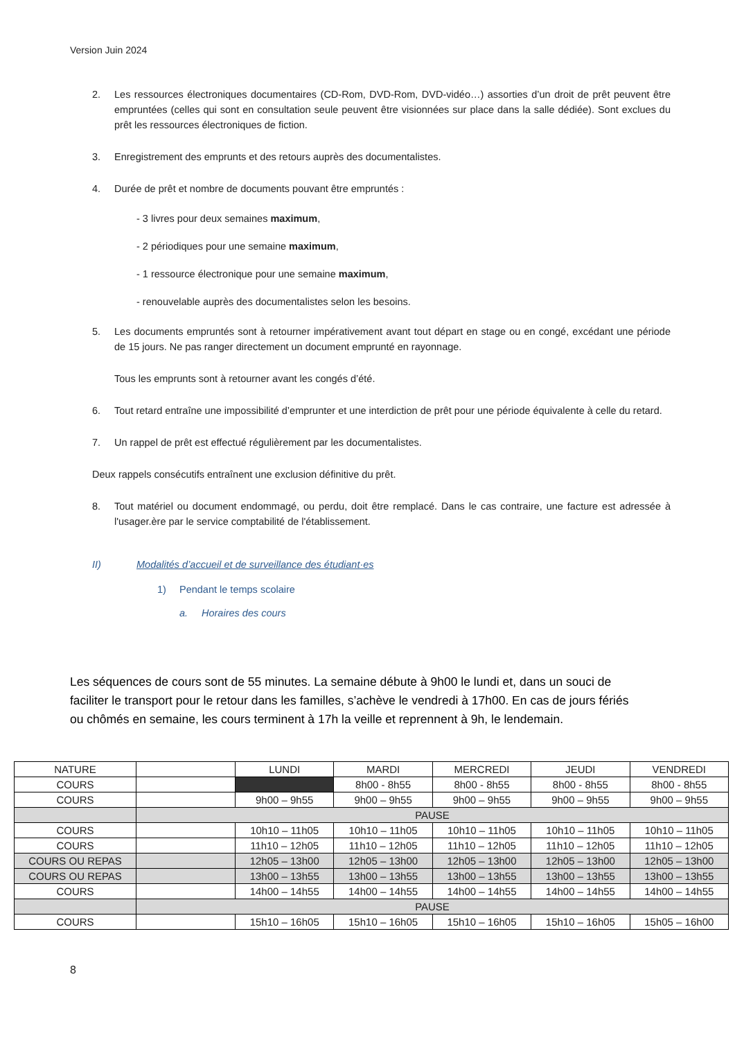Version Juin 2024
2. Les ressources électroniques documentaires (CD-Rom, DVD-Rom, DVD-vidéo…) assorties d’un droit de prêt peuvent être empruntées (celles qui sont en consultation seule peuvent être visionnées sur place dans la salle dédiée). Sont exclues du prêt les ressources électroniques de fiction.
3. Enregistrement des emprunts et des retours auprès des documentalistes.
4. Durée de prêt et nombre de documents pouvant être empruntés :
- 3 livres pour deux semaines maximum,
- 2 périodiques pour une semaine maximum,
- 1 ressource électronique pour une semaine maximum,
- renouvelable auprès des documentalistes selon les besoins.
5. Les documents empruntés sont à retourner impérativement avant tout départ en stage ou en congé, excédant une période de 15 jours. Ne pas ranger directement un document emprunté en rayonnage.
Tous les emprunts sont à retourner avant les congés d’été.
6. Tout retard entraîne une impossibilité d’emprunter et une interdiction de prêt pour une période équivalente à celle du retard.
7. Un rappel de prêt est effectué régulièrement par les documentalistes.
Deux rappels consécutifs entraînent une exclusion définitive du prêt.
8. Tout matériel ou document endommagé, ou perdu, doit être remplacé. Dans le cas contraire, une facture est adressée à l'usager.ère par le service comptabilité de l'établissement.
II) Modalités d’accueil et de surveillance des étudiant·es
1) Pendant le temps scolaire
a. Horaires des cours
Les séquences de cours sont de 55 minutes. La semaine débute à 9h00 le lundi et, dans un souci de faciliter le transport pour le retour dans les familles, s’achève le vendredi à 17h00. En cas de jours fériés ou chômés en semaine, les cours terminent à 17h la veille et reprennent à 9h, le lendemain.
| NATURE | | LUNDI | MARDI | MERCREDI | JEUDI | VENDREDI |
| --- | --- | --- | --- | --- | --- | --- |
| COURS | | | 8h00 - 8h55 | 8h00 - 8h55 | 8h00 - 8h55 | 8h00 - 8h55 |
| COURS | | 9h00 – 9h55 | 9h00 – 9h55 | 9h00 – 9h55 | 9h00 – 9h55 | 9h00 – 9h55 |
| | PAUSE | | | | | |
| COURS | | 10h10 – 11h05 | 10h10 – 11h05 | 10h10 – 11h05 | 10h10 – 11h05 | 10h10 – 11h05 |
| COURS | | 11h10 – 12h05 | 11h10 – 12h05 | 11h10 – 12h05 | 11h10 – 12h05 | 11h10 – 12h05 |
| COURS OU REPAS | | 12h05 – 13h00 | 12h05 – 13h00 | 12h05 – 13h00 | 12h05 – 13h00 | 12h05 – 13h00 |
| COURS OU REPAS | | 13h00 – 13h55 | 13h00 – 13h55 | 13h00 – 13h55 | 13h00 – 13h55 | 13h00 – 13h55 |
| COURS | | 14h00 – 14h55 | 14h00 – 14h55 | 14h00 – 14h55 | 14h00 – 14h55 | 14h00 – 14h55 |
| | PAUSE | | | | | |
| COURS | | 15h10 – 16h05 | 15h10 – 16h05 | 15h10 – 16h05 | 15h10 – 16h05 | 15h05 – 16h00 |
8